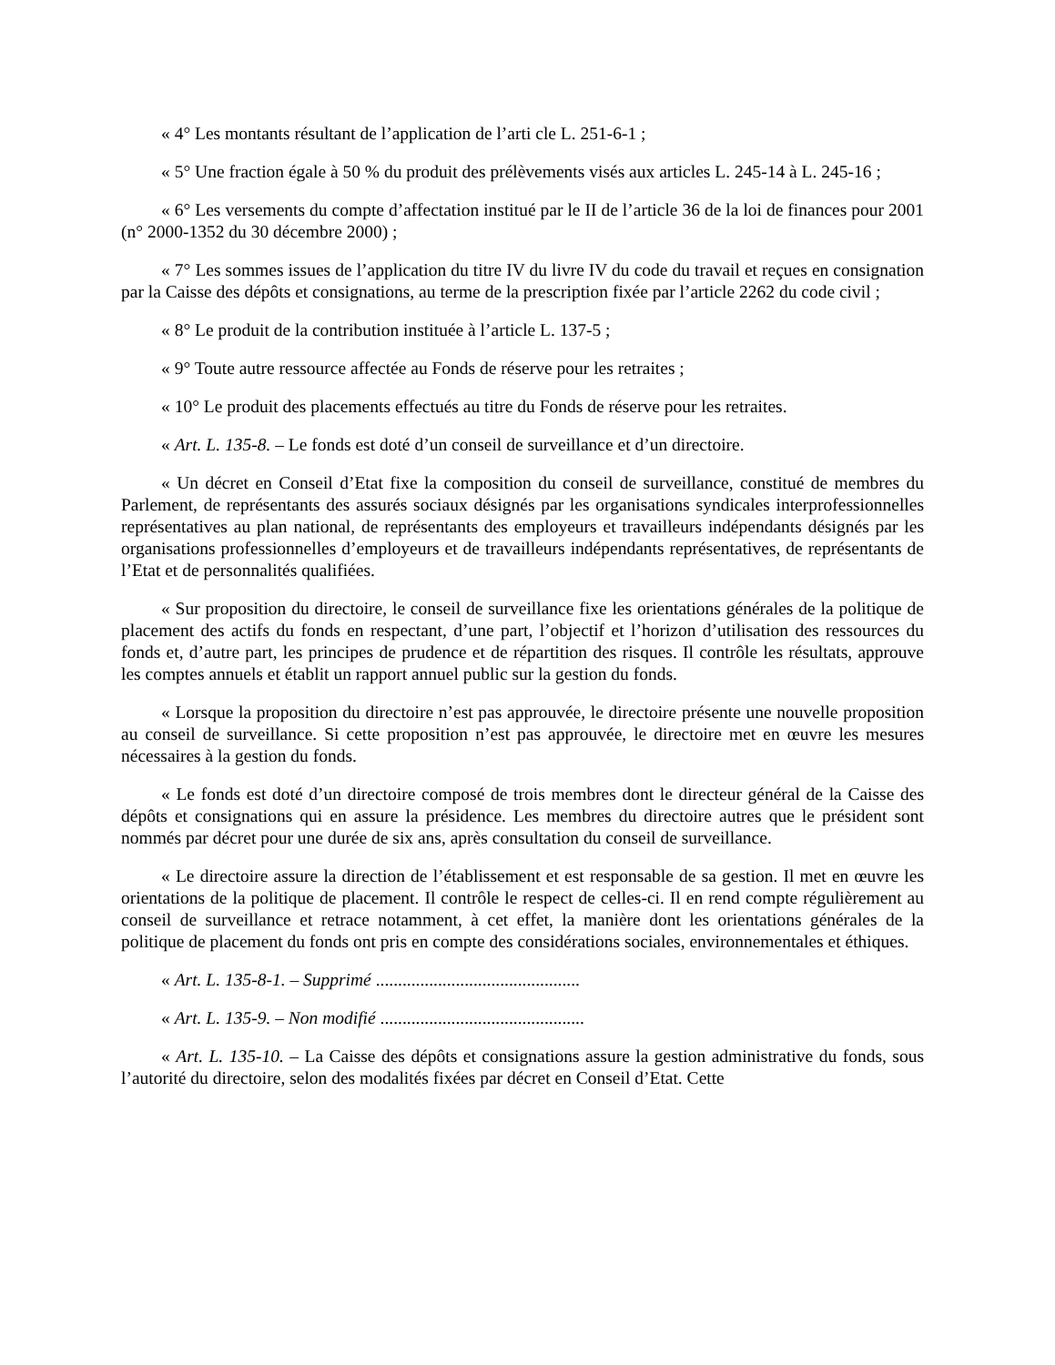« 4° Les montants résultant de l’application de l’arti cle L. 251-6-1 ;
« 5° Une fraction égale à 50 % du produit des prélèvements visés aux articles L. 245-14 à L. 245-16 ;
« 6° Les versements du compte d’affectation institué par le II de l’article 36 de la loi de finances pour 2001 (n° 2000-1352 du 30 décembre 2000) ;
« 7° Les sommes issues de l’application du titre IV du livre IV du code du travail et reçues en consignation par la Caisse des dépôts et consignations, au terme de la prescription fixée par l’article 2262 du code civil ;
« 8° Le produit de la contribution instituée à l’article L. 137-5 ;
« 9° Toute autre ressource affectée au Fonds de réserve pour les retraites ;
« 10° Le produit des placements effectués au titre du Fonds de réserve pour les retraites.
« Art. L. 135-8. – Le fonds est doté d’un conseil de surveillance et d’un directoire.
« Un décret en Conseil d’Etat fixe la composition du conseil de surveillance, constitué de membres du Parlement, de représentants des assurés sociaux désignés par les organisations syndicales interprofessionnelles représentatives au plan national, de représentants des employeurs et travailleurs indépendants désignés par les organisations professionnelles d’employeurs et de travailleurs indépendants représentatives, de représentants de l’Etat et de personnalités qualifiées.
« Sur proposition du directoire, le conseil de surveillance fixe les orientations générales de la politique de placement des actifs du fonds en respectant, d’une part, l’objectif et l’horizon d’utilisation des ressources du fonds et, d’autre part, les principes de prudence et de répartition des risques. Il contrôle les résultats, approuve les comptes annuels et établit un rapport annuel public sur la gestion du fonds.
« Lorsque la proposition du directoire n’est pas approuvée, le directoire présente une nouvelle proposition au conseil de surveillance. Si cette proposition n’est pas approuvée, le directoire met en œuvre les mesures nécessaires à la gestion du fonds.
« Le fonds est doté d’un directoire composé de trois membres dont le directeur général de la Caisse des dépôts et consignations qui en assure la présidence. Les membres du directoire autres que le président sont nommés par décret pour une durée de six ans, après consultation du conseil de surveillance.
« Le directoire assure la direction de l’établissement et est responsable de sa gestion. Il met en œuvre les orientations de la politique de placement. Il contrôle le respect de celles-ci. Il en rend compte régulièrement au conseil de surveillance et retrace notamment, à cet effet, la manière dont les orientations générales de la politique de placement du fonds ont pris en compte des considérations sociales, environnementales et éthiques.
« Art. L. 135-8-1. – Supprimé ..............................................
« Art. L. 135-9. – Non modifié ..............................................
« Art. L. 135-10. – La Caisse des dépôts et consignations assure la gestion administrative du fonds, sous l’autorité du directoire, selon des modalités fixées par décret en Conseil d’Etat. Cette